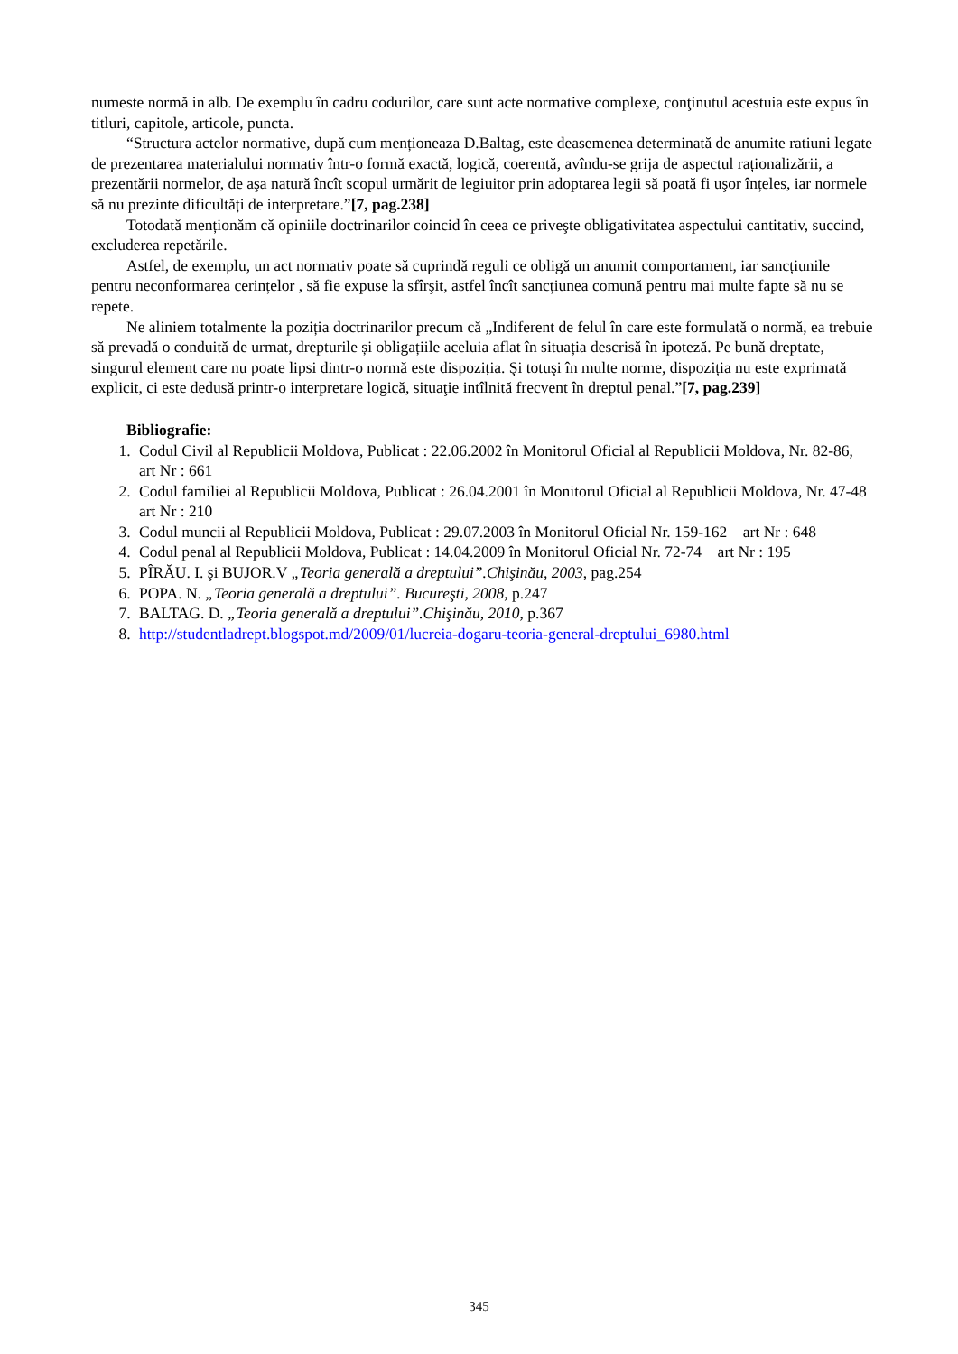numeste normă in alb. De exemplu în cadru codurilor, care sunt acte normative complexe, conţinutul acestuia este expus în titluri, capitole, articole, puncta.
“Structura actelor normative, după cum menționeaza D.Baltag, este deasemenea determinată de anumite ratiuni legate de prezentarea materialului normativ într-o formă exactă, logică, coerentă, avîndu-se grija de aspectul raționalizării, a prezentării normelor, de aşa natură încît scopul urmărit de legiuitor prin adoptarea legii să poată fi uşor înțeles, iar normele să nu prezinte dificultăți de interpretare.”[7, pag.238]
Totodată menționăm că opiniile doctrinarilor coincid în ceea ce priveşte obligativitatea aspectului cantitativ, succind, excluderea repetările.
Astfel, de exemplu, un act normativ poate să cuprindă reguli ce obligă un anumit comportament, iar sancțiunile pentru neconformarea cerințelor , să fie expuse la sfîrşit, astfel încît sancțiunea comună pentru mai multe fapte să nu se repete.
Ne aliniem totalmente la poziția doctrinarilor precum că „Indiferent de felul în care este formulată o normă, ea trebuie să prevadă o conduită de urmat, drepturile și obligațiile aceluia aflat în situația descrisă în ipoteză. Pe bună dreptate, singurul element care nu poate lipsi dintr-o normă este dispoziția. Şi totuşi în multe norme, dispoziția nu este exprimată explicit, ci este dedusă printr-o interpretare logică, situaţie intîlnită frecvent în dreptul penal.”[7, pag.239]
Bibliografie:
1. Codul Civil al Republicii Moldova, Publicat : 22.06.2002 în Monitorul Oficial al Republicii Moldova, Nr. 82-86, art Nr : 661
2. Codul familiei al Republicii Moldova, Publicat : 26.04.2001 în Monitorul Oficial al Republicii Moldova, Nr. 47-48 art Nr : 210
3. Codul muncii al Republicii Moldova, Publicat : 29.07.2003 în Monitorul Oficial Nr. 159-162 art Nr : 648
4. Codul penal al Republicii Moldova, Publicat : 14.04.2009 în Monitorul Oficial Nr. 72-74 art Nr : 195
5. PÎRĂU. I. şi BUJOR.V „Teoria generală a dreptului”.Chişinău, 2003, pag.254
6. POPA. N. „Teoria generală a dreptului”. Bucureşti, 2008, p.247
7. BALTAG. D. „Teoria generală a dreptului”.Chişinău, 2010, p.367
8. http://studentladrept.blogspot.md/2009/01/lucreia-dogaru-teoria-general-dreptului_6980.html
345